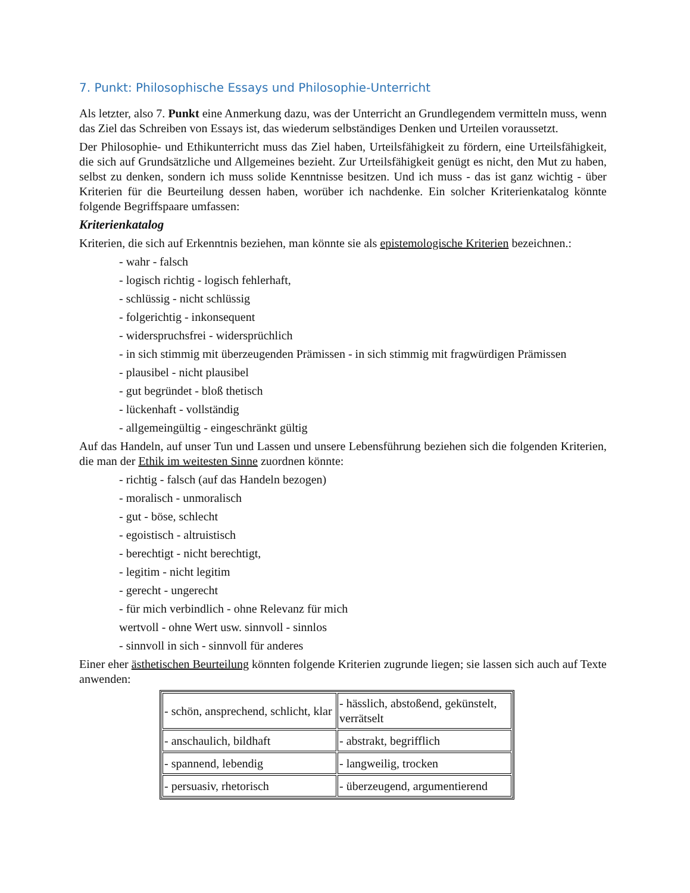7. Punkt: Philosophische Essays und Philosophie-Unterricht
Als letzter, also 7. Punkt eine Anmerkung dazu, was der Unterricht an Grundlegendem vermitteln muss, wenn das Ziel das Schreiben von Essays ist, das wiederum selbständiges Denken und Urteilen voraussetzt.
Der Philosophie- und Ethikunterricht muss das Ziel haben, Urteilsfähigkeit zu fördern, eine Urteilsfähigkeit, die sich auf Grundsätzliche und Allgemeines bezieht. Zur Urteilsfähigkeit genügt es nicht, den Mut zu haben, selbst zu denken, sondern ich muss solide Kenntnisse besitzen. Und ich muss - das ist ganz wichtig - über Kriterien für die Beurteilung dessen haben, worüber ich nachdenke. Ein solcher Kriterienkatalog könnte folgende Begriffspaare umfassen:
Kriterienkatalog
Kriterien, die sich auf Erkenntnis beziehen, man könnte sie als epistemologische Kriterien bezeichnen.:
- wahr - falsch
- logisch richtig - logisch fehlerhaft,
- schlüssig - nicht schlüssig
- folgerichtig - inkonsequent
- widerspruchsfrei - widersprüchlich
- in sich stimmig mit überzeugenden Prämissen - in sich stimmig mit fragwürdigen Prämissen
- plausibel - nicht plausibel
- gut begründet - bloß thetisch
- lückenhaft - vollständig
- allgemeingültig - eingeschränkt gültig
Auf das Handeln, auf unser Tun und Lassen und unsere Lebensführung beziehen sich die folgenden Kriterien, die man der Ethik im weitesten Sinne zuordnen könnte:
- richtig - falsch (auf das Handeln bezogen)
- moralisch - unmoralisch
- gut - böse, schlecht
- egoistisch - altruistisch
- berechtigt - nicht berechtigt,
- legitim - nicht legitim
- gerecht - ungerecht
- für mich verbindlich - ohne Relevanz für mich
wertvoll - ohne Wert usw. sinnvoll - sinnlos
- sinnvoll in sich - sinnvoll für anderes
Einer eher ästhetischen Beurteilung könnten folgende Kriterien zugrunde liegen; sie lassen sich auch auf Texte anwenden:
| - schön, ansprechend, schlicht, klar | - hässlich, abstoßend, gekünstelt, verrätselt |
| - anschaulich, bildhaft | - abstrakt, begrifflich |
| - spannend, lebendig | - langweilig, trocken |
| - persuasiv, rhetorisch | - überzeugend, argumentierend |